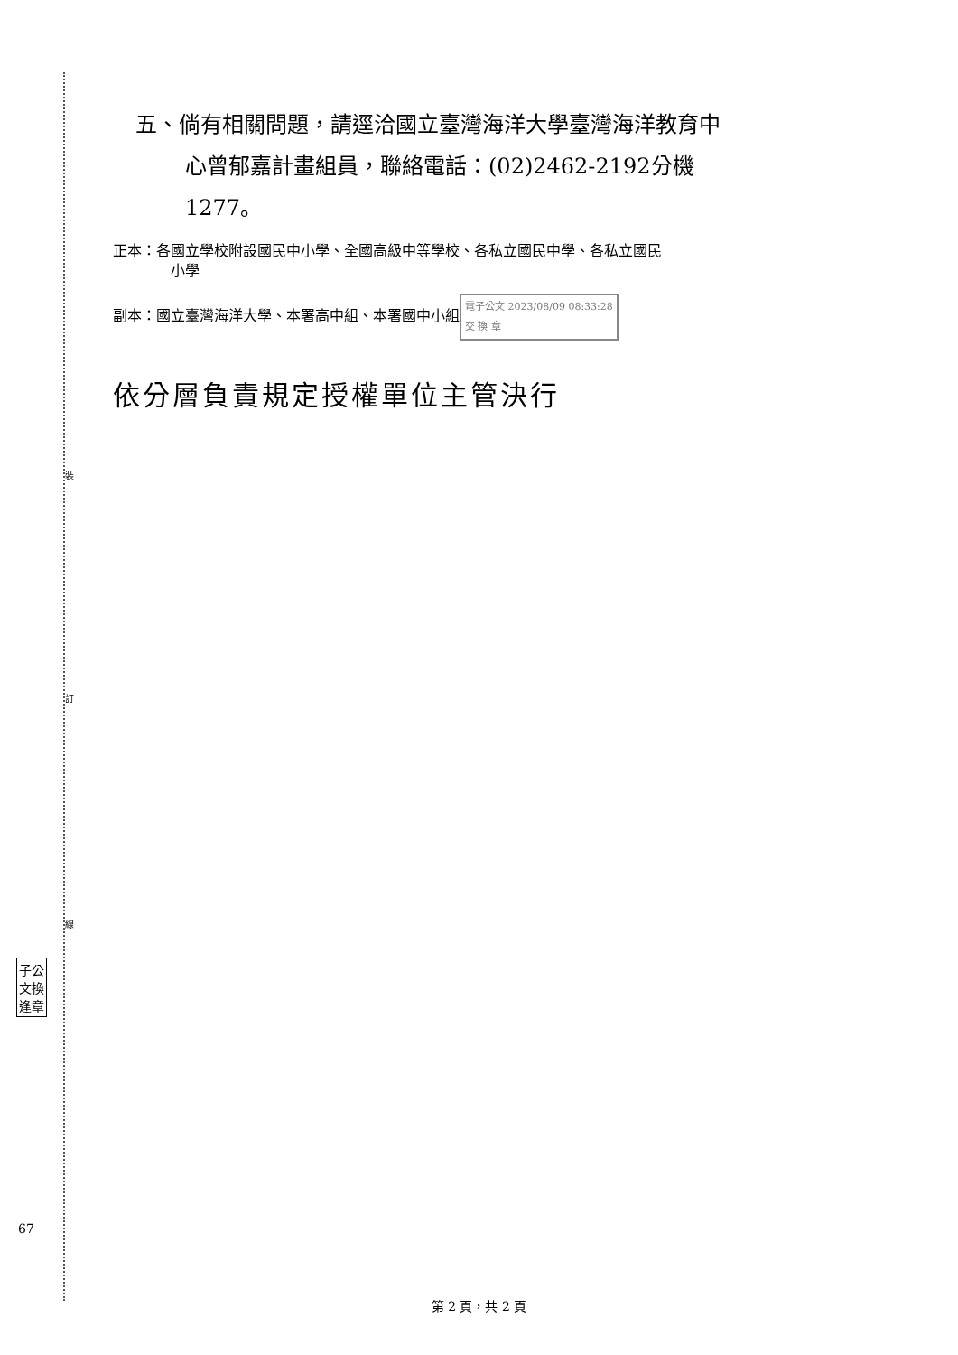裝
訂
線
子公
文換
逢章
67
五、倘有相關問題，請逕洽國立臺灣海洋大學臺灣海洋教育中
心曾郁嘉計畫組員，聯絡電話：(02)2462-2192分機
1277。
正本：各國立學校附設國民中小學、全國高級中等學校、各私立國民中學、各私立國民
小學
副本：國立臺灣海洋大學、本署高中組、本署國中小組 電子公文 2023/08/09 08:33:28
交 換 章
依分層負責規定授權單位主管決行
第 2 頁，共 2 頁